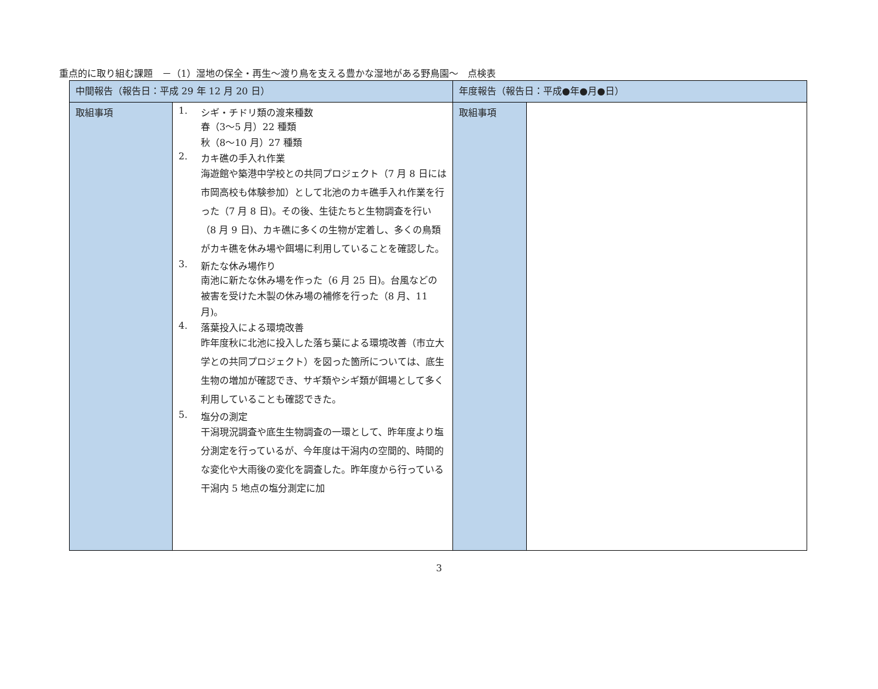重点的に取り組む課題　－（1）湿地の保全・再生～渡り鳥を支える豊かな湿地がある野鳥園～　点検表
| 中間報告（報告日：平成 29 年 12 月 20 日） | | 年度報告（報告日：平成●年●月●日） | |
| 取組事項 | 1. シギ・チドリ類の渡来種数 春（3～5 月）22 種類 秋（8～10 月）27 種類 2. カキ礁の手入れ作業 海遊館や築港中学校との共同プロジェクト（7 月 8 日には市岡高校も体験参加）として北池のカキ礁手入れ作業を行った（7 月 8 日)。その後、生徒たちと生物調査を行い（8 月 9 日)、カキ礁に多くの生物が定着し、多くの鳥類がカキ礁を休み場や餌場に利用していることを確認した。 3. 新たな休み場作り 南池に新たな休み場を作った（6 月 25 日)。台風などの被害を受けた木製の休み場の補修を行った（8 月、11 月)。 4. 落葉投入による環境改善 昨年度秋に北池に投入した落ち葉による環境改善（市立大学との共同プロジェクト）を図った箇所については、底生生物の増加が確認でき、サギ類やシギ類が餌場として多く利用していることも確認できた。 5. 塩分の測定 干潟現況調査や底生生物調査の一環として、昨年度より塩分測定を行っているが、今年度は干潟内の空間的、時間的な変化や大雨後の変化を調査した。昨年度から行っている干潟内 5 地点の塩分測定に加 | 取組事項 | |
3